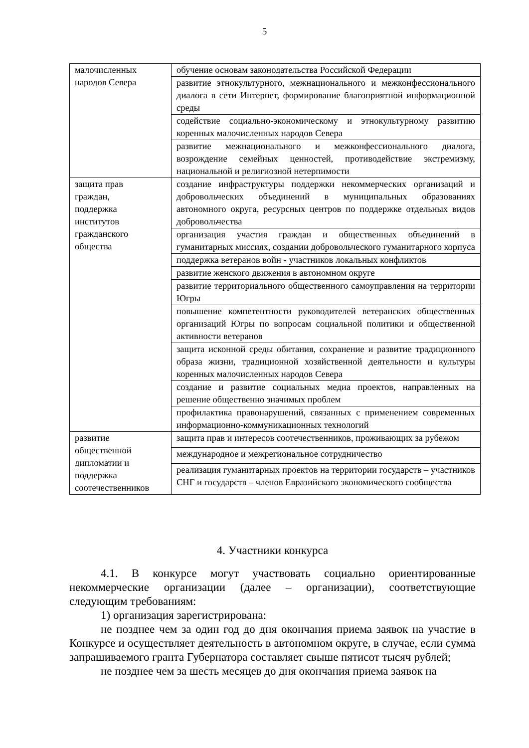5
| малочисленных народов Севера | обучение основам законодательства Российской Федерации |
| | развитие этнокультурного, межнационального и межконфессионального диалога в сети Интернет, формирование благоприятной информационной среды |
| | содействие социально-экономическому и этнокультурному развитию коренных малочисленных народов Севера |
| | развитие межнационального и межконфессионального диалога, возрождение семейных ценностей, противодействие экстремизму, национальной и религиозной нетерпимости |
| защита прав граждан, поддержка институтов гражданского общества | создание инфраструктуры поддержки некоммерческих организаций и добровольческих объединений в муниципальных образованиях автономного округа, ресурсных центров по поддержке отдельных видов добровольчества |
| | организация участия граждан и общественных объединений в гуманитарных миссиях, создании добровольческого гуманитарного корпуса |
| | поддержка ветеранов войн - участников локальных конфликтов |
| | развитие женского движения в автономном округе |
| | развитие территориального общественного самоуправления на территории Югры |
| | повышение компетентности руководителей ветеранских общественных организаций Югры по вопросам социальной политики и общественной активности ветеранов |
| | защита исконной среды обитания, сохранение и развитие традиционного образа жизни, традиционной хозяйственной деятельности и культуры коренных малочисленных народов Севера |
| | создание и развитие социальных медиа проектов, направленных на решение общественно значимых проблем |
| | профилактика правонарушений, связанных с применением современных информационно-коммуникационных технологий |
| развитие общественной дипломатии и поддержка соотечественников | защита прав и интересов соотечественников, проживающих за рубежом |
| | международное и межрегиональное сотрудничество |
| | реализация гуманитарных проектов на территории государств – участников СНГ и государств – членов Евразийского экономического сообщества |
4. Участники конкурса
4.1. В конкурсе могут участвовать социально ориентированные некоммерческие организации (далее – организации), соответствующие следующим требованиям:
1) организация зарегистрирована:
не позднее чем за один год до дня окончания приема заявок на участие в Конкурсе и осуществляет деятельность в автономном округе, в случае, если сумма запрашиваемого гранта Губернатора составляет свыше пятисот тысяч рублей;
не позднее чем за шесть месяцев до дня окончания приема заявок на